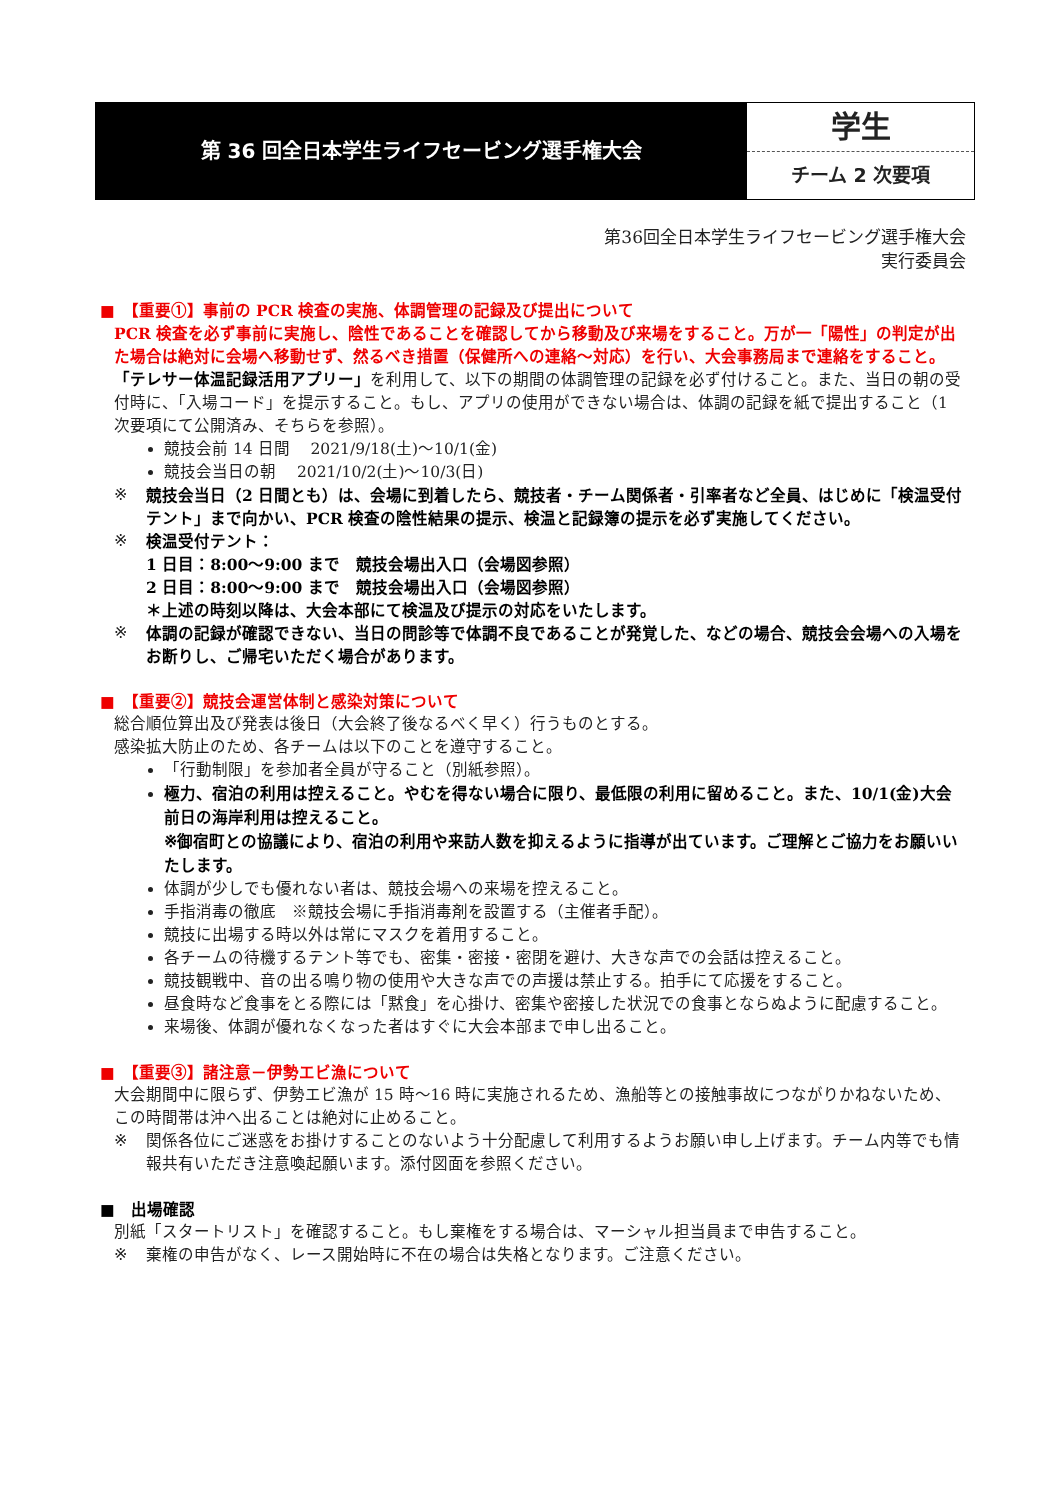第 36 回全日本学生ライフセービング選手権大会
学生
チーム 2 次要項
第36回全日本学生ライフセービング選手権大会
実行委員会
■　【重要①】事前の PCR 検査の実施、体調管理の記録及び提出について
PCR 検査を必ず事前に実施し、陰性であることを確認してから移動及び来場をすること。万が一「陽性」の判定が出た場合は絶対に会場へ移動せず、然るべき措置（保健所への連絡～対応）を行い、大会事務局まで連絡をすること。
「テレサー体温記録活用アプリー」を利用して、以下の期間の体調管理の記録を必ず付けること。また、当日の朝の受付時に、「入場コード」を提示すること。もし、アプリの使用ができない場合は、体調の記録を紙で提出すること（1 次要項にて公開済み、そちらを参照）。
競技会前 14 日間　 2021/9/18(土)～10/1(金)
競技会当日の朝　 2021/10/2(土)～10/3(日)
※ 競技会当日（2 日間とも）は、会場に到着したら、競技者・チーム関係者・引率者など全員、はじめに「検温受付テント」まで向かい、PCR 検査の陰性結果の提示、検温と記録簿の提示を必ず実施してください。
※ 検温受付テント：
1 日目：8:00～9:00 まで　競技会場出入口（会場図参照）
2 日目：8:00～9:00 まで　競技会場出入口（会場図参照）
＊上述の時刻以降は、大会本部にて検温及び提示の対応をいたします。
※ 体調の記録が確認できない、当日の問診等で体調不良であることが発覚した、などの場合、競技会会場への入場をお断りし、ご帰宅いただく場合があります。
■　【重要②】競技会運営体制と感染対策について
総合順位算出及び発表は後日（大会終了後なるべく早く）行うものとする。
感染拡大防止のため、各チームは以下のことを遵守すること。
「行動制限」を参加者全員が守ること（別紙参照）。
極力、宿泊の利用は控えること。やむを得ない場合に限り、最低限の利用に留めること。また、10/1(金)大会前日の海岸利用は控えること。
※御宿町との協議により、宿泊の利用や来訪人数を抑えるように指導が出ています。ご理解とご協力をお願いいたします。
体調が少しでも優れない者は、競技会場への来場を控えること。
手指消毒の徹底　※競技会場に手指消毒剤を設置する（主催者手配）。
競技に出場する時以外は常にマスクを着用すること。
各チームの待機するテント等でも、密集・密接・密閉を避け、大きな声での会話は控えること。
競技観戦中、音の出る鳴り物の使用や大きな声での声援は禁止する。拍手にて応援をすること。
昼食時など食事をとる際には「黙食」を心掛け、密集や密接した状況での食事とならぬように配慮すること。
来場後、体調が優れなくなった者はすぐに大会本部まで申し出ること。
■　【重要③】諸注意－伊勢エビ漁について
大会期間中に限らず、伊勢エビ漁が 15 時～16 時に実施されるため、漁船等との接触事故につながりかねないため、この時間帯は沖へ出ることは絶対に止めること。
※ 関係各位にご迷惑をお掛けすることのないよう十分配慮して利用するようお願い申し上げます。チーム内等でも情報共有いただき注意喚起願います。添付図面を参照ください。
■　出場確認
別紙「スタートリスト」を確認すること。もし棄権をする場合は、マーシャル担当員まで申告すること。
※ 棄権の申告がなく、レース開始時に不在の場合は失格となります。ご注意ください。